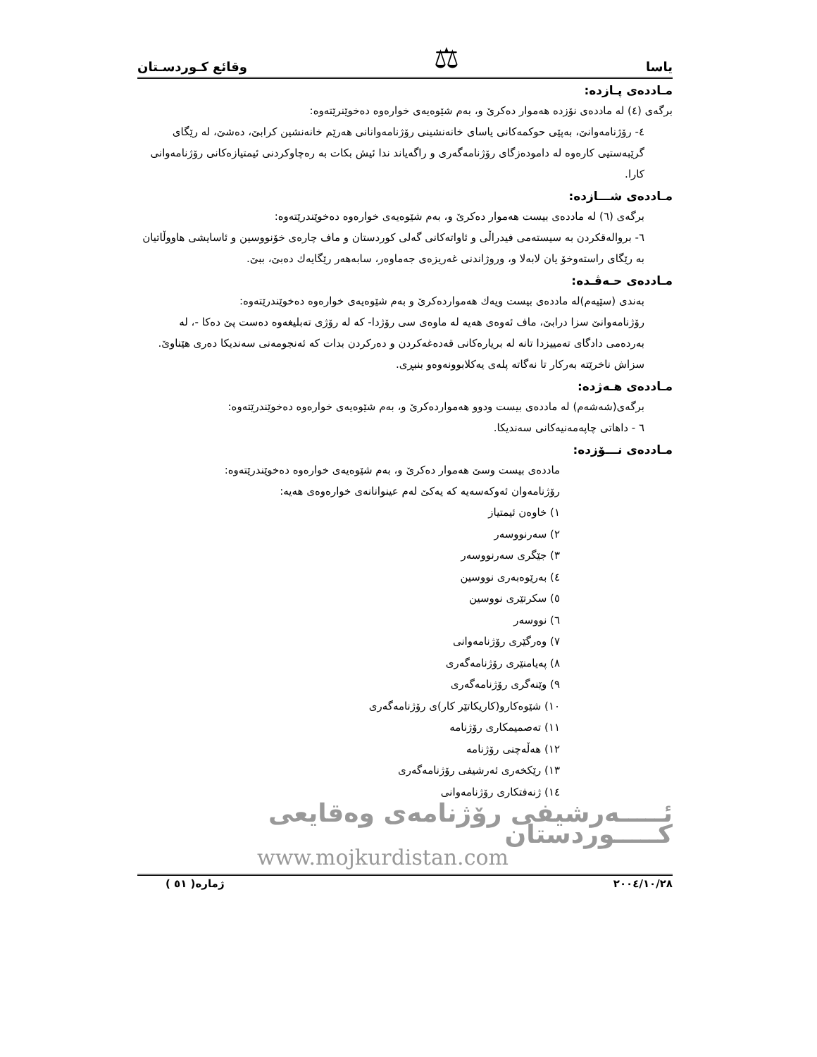یاسا ⚖ وقائع کـوردسـتان
مـاددەی پـازدە:
برگەی (٤) لە ماددەی نۆزدە هەموار دەکرێ و، بەم شێوەیەی خوارەوە دەخوێنرێتەوە:
٤- رۆژنامەوانێ، بەپێی حوکمەکانی یاسای خانەنشینی رۆژنامەوانانی هەرێم خانەنشین کرابێ، دەشێ، لە رێگای گرێبەستیی کارەوە لە دامودەزگای رۆژنامەگەری و راگەیاند ندا ئیش بکات بە رەچاوکردنی ئیمتیازەکانی رۆژنامەوانی کارا.
مـاددەی شـــازدە:
برگەی (٦) لە ماددەی بیست هەموار دەکرێ و، بەم شێوەیەی خوارەوە دەخوێندرێتەوە:
٦- بروالەقکردن بە سیستەمی فیدراڵی و ئاواتەکانی گەلی کوردستان و ماف چارەی خۆنووسین و ئاسایشی هاووڵاتیان بە رێگای راستەوخۆ یان لابەلا و، وروژاندنی غەریزەی جەماوەر، سابەهەر رێگایەك دەبێ، ببێ.
مـاددەی حـەڤـدە:
بەندی (سێیەم)لە ماددەی بیست ویەك هەمواردەکرێ و بەم شێوەیەی خوارەوە دەخوێندرێتەوە:
رۆژنامەوانێ سزا درابێ، ماف ئەوەی هەیە لە ماوەی سی رۆژدا- کە لە رۆژی تەبلیغەوە دەست پێ دەکا -، لە بەردەمی دادگای تەمییزدا تانە لە بریارەکانی قەدەغەکردن و دەرکردن بدات کە ئەنجومەنی سەندیکا دەری هێناوێ. سزاش ناخرێتە بەرکار تا نەگاتە پلەی یەکلابوونەوەو بنبڕی.
مـاددەی هـەژدە:
برگەی(شەشەم) لە ماددەی بیست ودوو هەمواردەکرێ و، بەم شێوەیەی خوارەوە دەخوێندرێتەوە:
٦ - داهاتی چاپەمەنیەکانی سەندیکا.
مـاددەی نـــۆزدە:
ماددەی بیست وسێ هەموار دەکرێ و، بەم شێوەیەی خوارەوە دەخوێندرێتەوە:
رۆژنامەوان ئەوکەسەیە کە یەکێ لەم عینوانانەی خوارەوەی هەیە:
١) خاوەن ئیمتیاز
٢) سەرنووسەر
٣) جێگری سەرنووسەر
٤) بەرێوەبەری نووسین
٥) سکرتێری نووسین
٦) نووسەر
٧) وەرگێری رۆژنامەوانی
٨) پەیامنێری رۆژنامەگەری
٩) وێنەگری رۆژنامەگەری
١٠) شێوەکارو(کاریکاتێر کار)ی رۆژنامەگەری
١١) تەصمیمکاری رۆژنامە
١٢) هەڵەچنی رۆژنامە
١٣) رێکخەری ئەرشیفی رۆژنامەگەری
١٤) ژنەفتکاری رۆژنامەوانی
ئـــــەرشیفی رۆژنامەی وەقایعی کـــــوردستان
www.mojkurdistan.com
٢٠٠٤/١٠/٢٨ ژمارە( ٥١ )